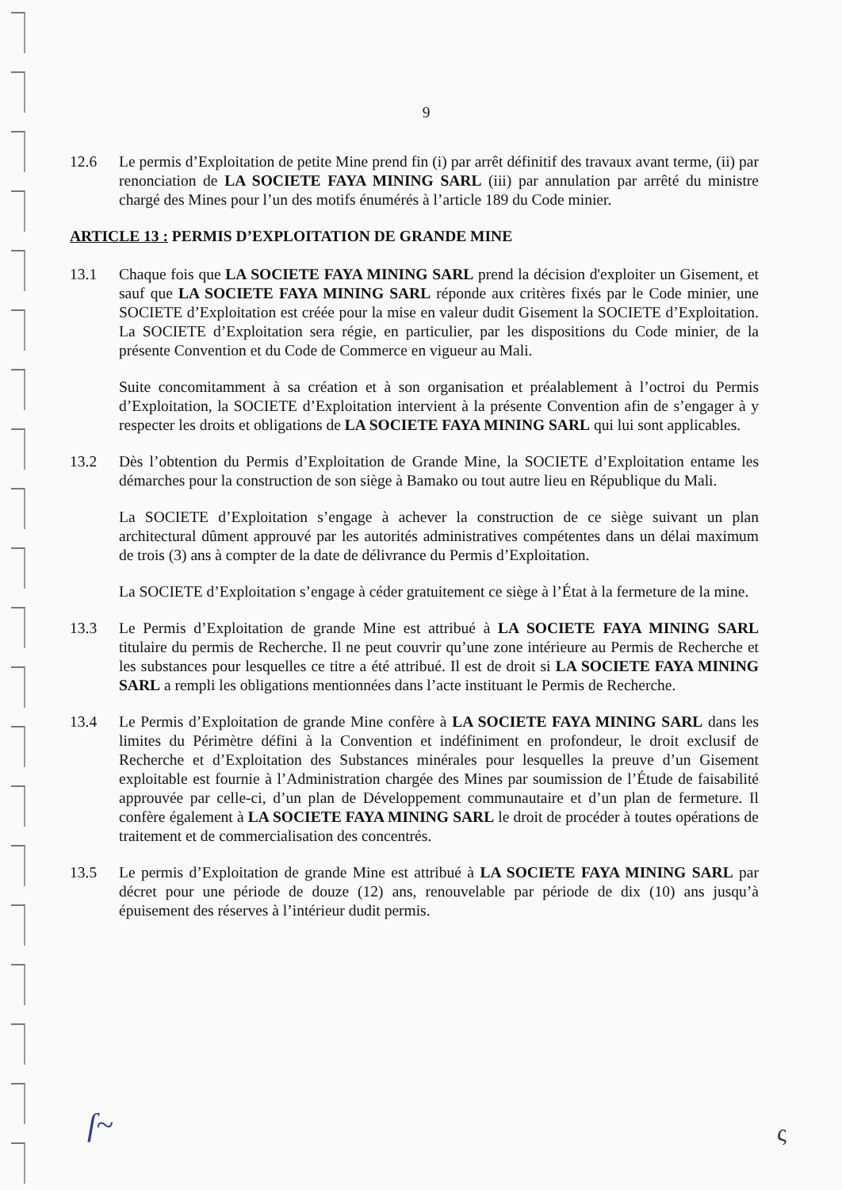9
12.6 Le permis d’Exploitation de petite Mine prend fin (i) par arrêt définitif des travaux avant terme, (ii) par renonciation de LA SOCIETE FAYA MINING SARL (iii) par annulation par arrêté du ministre chargé des Mines pour l’un des motifs énumérés à l’article 189 du Code minier.
ARTICLE 13 : PERMIS D’EXPLOITATION DE GRANDE MINE
13.1 Chaque fois que LA SOCIETE FAYA MINING SARL prend la décision d'exploiter un Gisement, et sauf que LA SOCIETE FAYA MINING SARL réponde aux critères fixés par le Code minier, une SOCIETE d’Exploitation est créée pour la mise en valeur dudit Gisement la SOCIETE d’Exploitation. La SOCIETE d’Exploitation sera régie, en particulier, par les dispositions du Code minier, de la présente Convention et du Code de Commerce en vigueur au Mali.
Suite concomitamment à sa création et à son organisation et préalablement à l’octroi du Permis d’Exploitation, la SOCIETE d’Exploitation intervient à la présente Convention afin de s’engager à y respecter les droits et obligations de LA SOCIETE FAYA MINING SARL qui lui sont applicables.
13.2 Dès l’obtention du Permis d’Exploitation de Grande Mine, la SOCIETE d’Exploitation entame les démarches pour la construction de son siège à Bamako ou tout autre lieu en République du Mali.
La SOCIETE d’Exploitation s’engage à achever la construction de ce siège suivant un plan architectural dûment approuvé par les autorités administratives compétentes dans un délai maximum de trois (3) ans à compter de la date de délivrance du Permis d’Exploitation.
La SOCIETE d’Exploitation s’engage à céder gratuitement ce siège à l’État à la fermeture de la mine.
13.3 Le Permis d’Exploitation de grande Mine est attribué à LA SOCIETE FAYA MINING SARL titulaire du permis de Recherche. Il ne peut couvrir qu’une zone intérieure au Permis de Recherche et les substances pour lesquelles ce titre a été attribué. Il est de droit si LA SOCIETE FAYA MINING SARL a rempli les obligations mentionnées dans l’acte instituant le Permis de Recherche.
13.4 Le Permis d’Exploitation de grande Mine confère à LA SOCIETE FAYA MINING SARL dans les limites du Périmètre défini à la Convention et indéfiniment en profondeur, le droit exclusif de Recherche et d’Exploitation des Substances minérales pour lesquelles la preuve d’un Gisement exploitable est fournie à l’Administration chargée des Mines par soumission de l’Étude de faisabilité approuvée par celle-ci, d’un plan de Développement communautaire et d’un plan de fermeture. Il confère également à LA SOCIETE FAYA MINING SARL le droit de procéder à toutes opérations de traitement et de commercialisation des concentrés.
13.5 Le permis d’Exploitation de grande Mine est attribué à LA SOCIETE FAYA MINING SARL par décret pour une période de douze (12) ans, renouvelable par période de dix (10) ans jusqu’à épuisement des réserves à l’intérieur dudit permis.
ſ~ ς